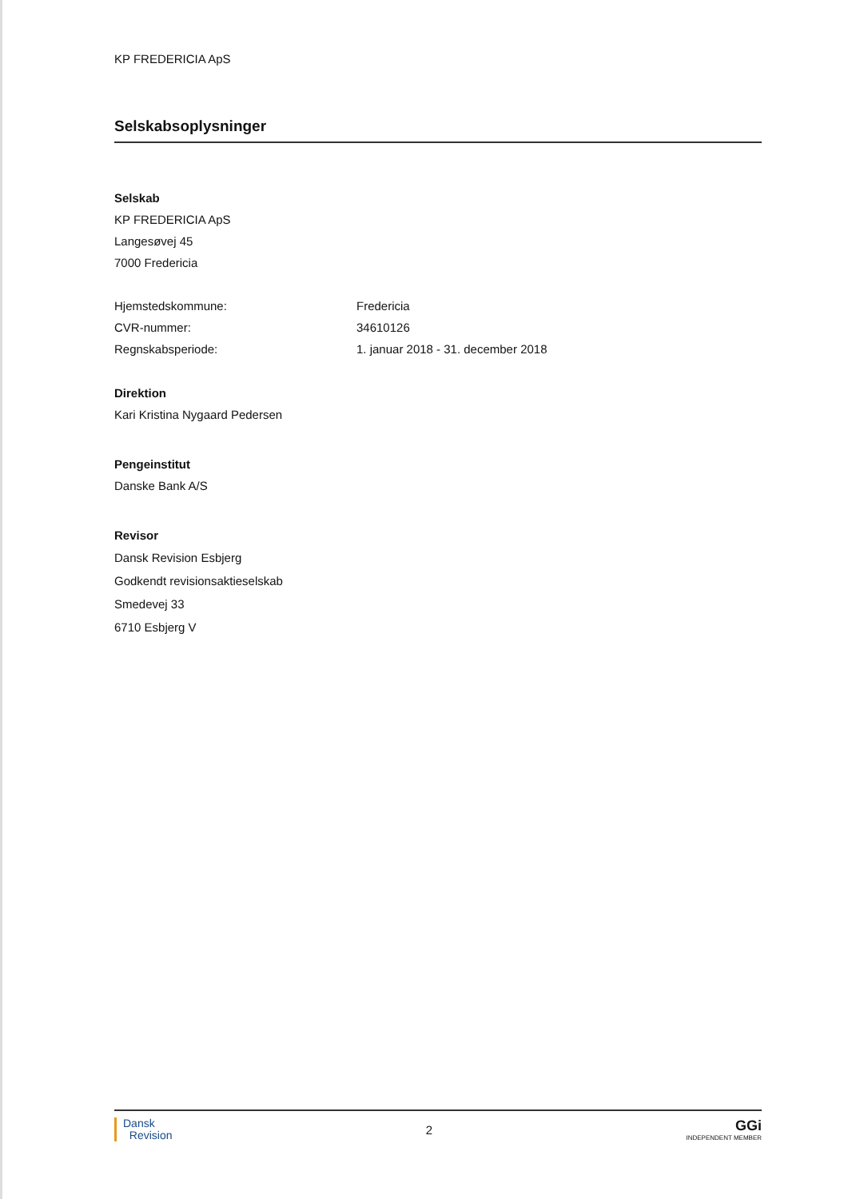KP FREDERICIA ApS
Selskabsoplysninger
Selskab
KP FREDERICIA ApS
Langesøvej 45
7000 Fredericia
Hjemstedskommune: Fredericia
CVR-nummer: 34610126
Regnskabsperiode: 1. januar 2018 - 31. december 2018
Direktion
Kari Kristina Nygaard Pedersen
Pengeinstitut
Danske Bank A/S
Revisor
Dansk Revision Esbjerg
Godkendt revisionsaktieselskab
Smedevej 33
6710 Esbjerg V
Dansk
Revision
2
GGi
INDEPENDENT MEMBER